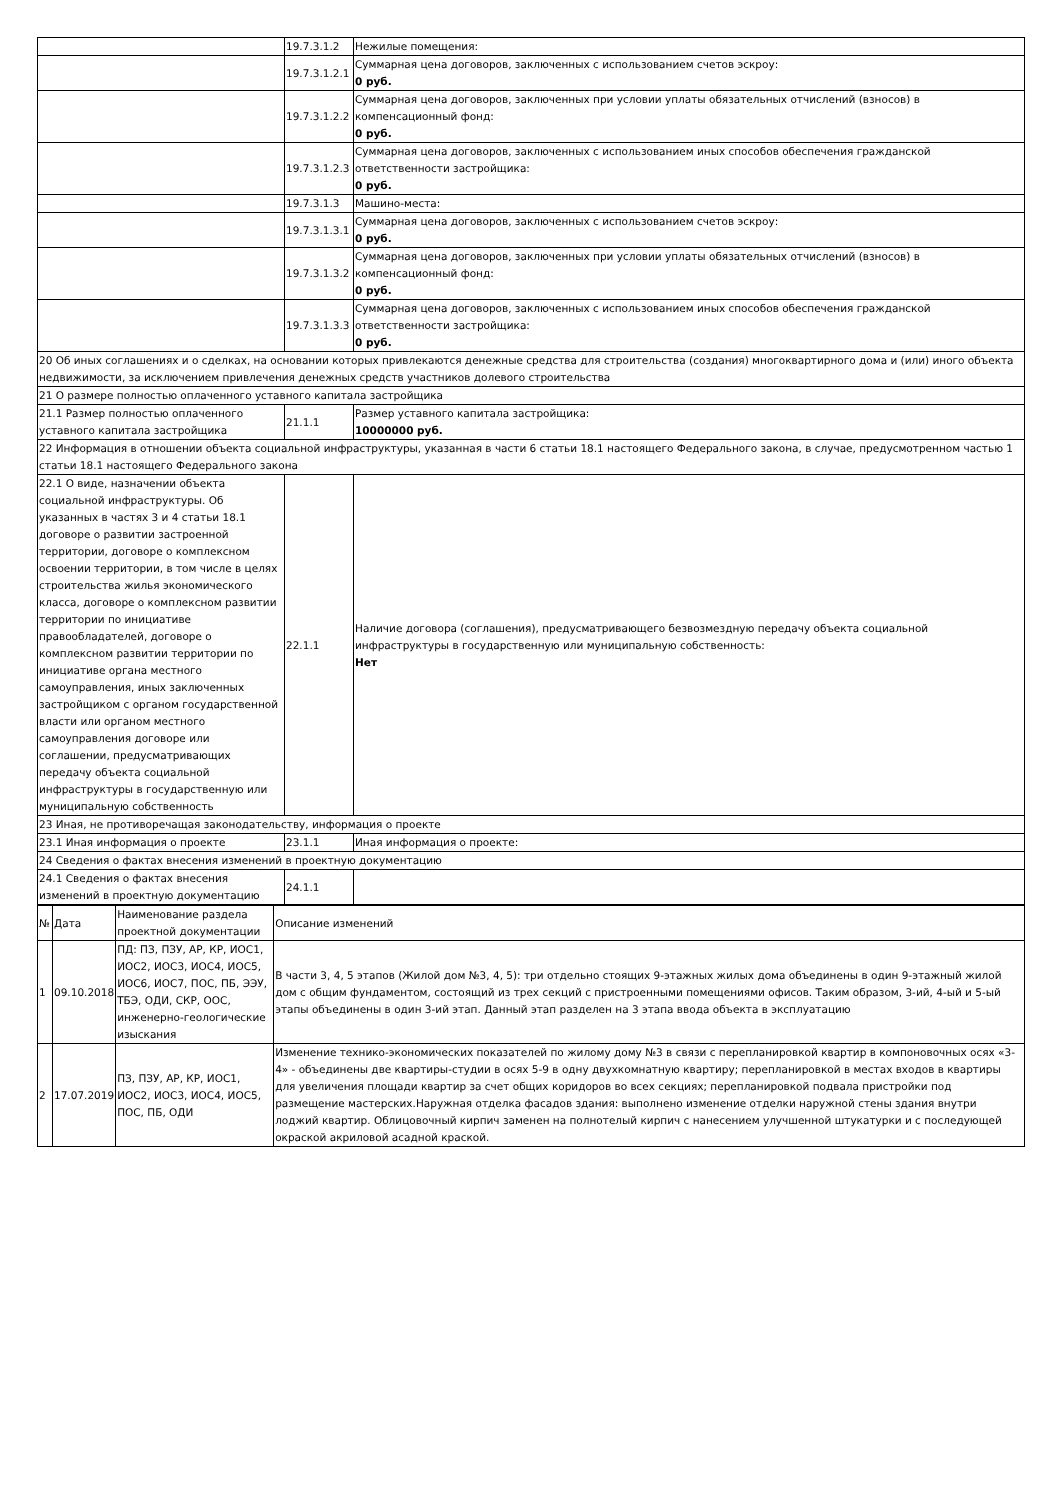| | 19.7.3.1.2 | Нежилые помещения: |
| | 19.7.3.1.2.1 | Суммарная цена договоров, заключенных с использованием счетов эскроу: 0 руб. |
| | 19.7.3.1.2.2 | Суммарная цена договоров, заключенных при условии уплаты обязательных отчислений (взносов) в компенсационный фонд: 0 руб. |
| | 19.7.3.1.2.3 | Суммарная цена договоров, заключенных с использованием иных способов обеспечения гражданской ответственности застройщика: 0 руб. |
| | 19.7.3.1.3 | Машино-места: |
| | 19.7.3.1.3.1 | Суммарная цена договоров, заключенных с использованием счетов эскроу: 0 руб. |
| | 19.7.3.1.3.2 | Суммарная цена договоров, заключенных при условии уплаты обязательных отчислений (взносов) в компенсационный фонд: 0 руб. |
| | 19.7.3.1.3.3 | Суммарная цена договоров, заключенных с использованием иных способов обеспечения гражданской ответственности застройщика: 0 руб. |
| 20 Об иных соглашениях и о сделках, на основании которых привлекаются денежные средства для строительства (создания) многоквартирного дома и (или) иного объекта недвижимости, за исключением привлечения денежных средств участников долевого строительства | | |
| 21 О размере полностью оплаченного уставного капитала застройщика | | |
| 21.1 Размер полностью оплаченного уставного капитала застройщика | 21.1.1 | Размер уставного капитала застройщика: 10000000 руб. |
| 22 Информация в отношении объекта социальной инфраструктуры, указанная в части 6 статьи 18.1 настоящего Федерального закона, в случае, предусмотренном частью 1 статьи 18.1 настоящего Федерального закона | | |
| 22.1 О виде, назначении объекта социальной инфраструктуры. Об указанных в частях 3 и 4 статьи 18.1 договоре о развитии застроенной территории, договоре о комплексном освоении территории, в том числе в целях строительства жилья экономического класса, договоре о комплексном развитии территории по инициативе правообладателей, договоре о комплексном развитии территории по инициативе органа местного самоуправления, иных заключенных застройщиком с органом государственной власти или органом местного самоуправления договоре или соглашении, предусматривающих передачу объекта социальной инфраструктуры в государственную или муниципальную собственность | 22.1.1 | Наличие договора (соглашения), предусматривающего безвозмездную передачу объекта социальной инфраструктуры в государственную или муниципальную собственность: Нет |
| 23 Иная, не противоречащая законодательству, информация о проекте | | |
| 23.1 Иная информация о проекте | 23.1.1 | Иная информация о проекте: |
| 24 Сведения о фактах внесения изменений в проектную документацию | | |
| 24.1 Сведения о фактах внесения изменений в проектную документацию | 24.1.1 | |
| № | Дата | Наименование раздела проектной документации | Описание изменений |
| --- | --- | --- | --- |
| 1 | 09.10.2018 | ПД: ПЗ, ПЗУ, АР, КР, ИОС1, ИОС2, ИОС3, ИОС4, ИОС5, ИОС6, ИОС7, ПОС, ПБ, ЭЭУ, ТБЭ, ОДИ, СКР, ООС, инженерно-геологические изыскания | В части 3, 4, 5 этапов (Жилой дом №3, 4, 5): три отдельно стоящих 9-этажных жилых дома объединены в один 9-этажный жилой дом с общим фундаментом, состоящий из трех секций с пристроенными помещениями офисов. Таким образом, 3-ий, 4-ый и 5-ый этапы объединены в один 3-ий этап. Данный этап разделен на 3 этапа ввода объекта в эксплуатацию |
| 2 | 17.07.2019 | ПЗ, ПЗУ, АР, КР, ИОС1, ИОС2, ИОС3, ИОС4, ИОС5, ПОС, ПБ, ОДИ | Изменение технико-экономических показателей по жилому дому №3 в связи с перепланировкой квартир в компоновочных осях «3-4» - объединены две квартиры-студии в осях 5-9 в одну двухкомнатную квартиру; перепланировкой в местах входов в квартиры для увеличения площади квартир за счет общих коридоров во всех секциях; перепланировкой подвала пристройки под размещение мастерских.Наружная отделка фасадов здания: выполнено изменение отделки наружной стены здания внутри лоджий квартир. Облицовочный кирпич заменен на полнотелый кирпич с нанесением улучшенной штукатурки и с последующей окраской акриловой асадной краской. |